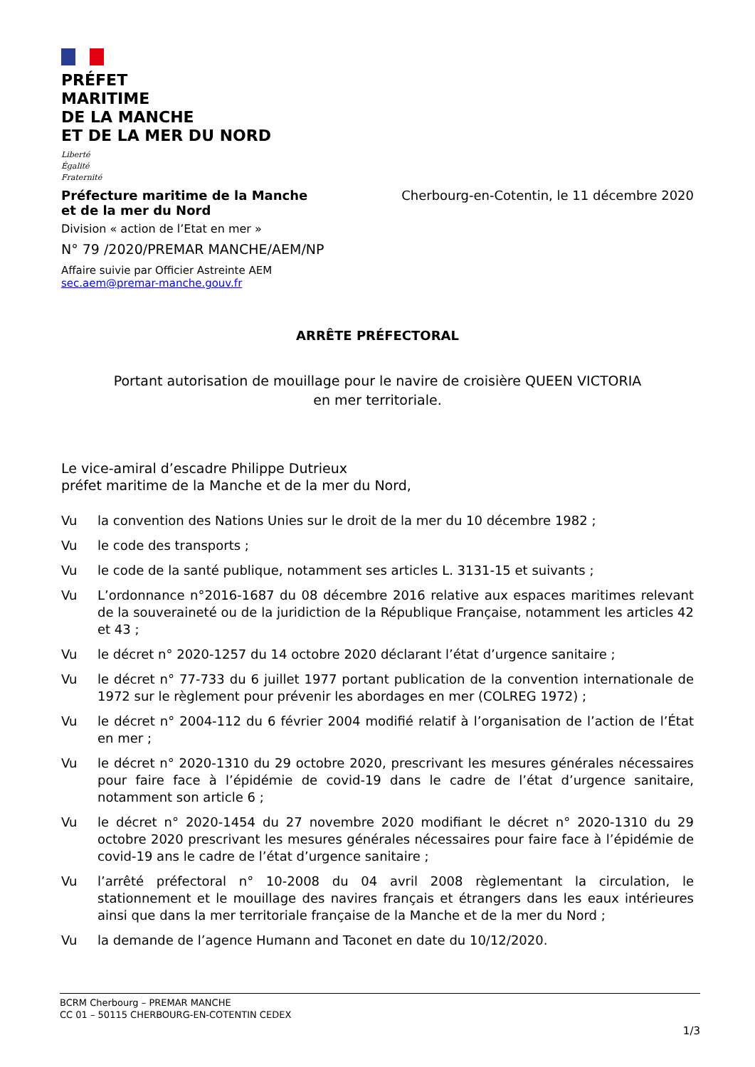PRÉFET
MARITIME
DE LA MANCHE
ET DE LA MER DU NORD
Liberté
Égalité
Fraternité
Préfecture maritime de la Manche
et de la mer du Nord
Cherbourg-en-Cotentin, le 11 décembre 2020
Division « action de l’Etat en mer »
N° 79 /2020/PREMAR MANCHE/AEM/NP
Affaire suivie par Officier Astreinte AEM
sec.aem@premar-manche.gouv.fr
ARRÊTE PRÉFECTORAL
Portant autorisation de mouillage pour le navire de croisière QUEEN VICTORIA
en mer territoriale.
Le vice-amiral d’escadre Philippe Dutrieux
préfet maritime de la Manche et de la mer du Nord,
Vu la convention des Nations Unies sur le droit de la mer du 10 décembre 1982 ;
Vu le code des transports ;
Vu le code de la santé publique, notamment ses articles L. 3131-15 et suivants ;
Vu L’ordonnance n°2016-1687 du 08 décembre 2016 relative aux espaces maritimes relevant de la souveraineté ou de la juridiction de la République Française, notamment les articles 42 et 43 ;
Vu le décret n° 2020-1257 du 14 octobre 2020 déclarant l’état d’urgence sanitaire ;
Vu le décret n° 77-733 du 6 juillet 1977 portant publication de la convention internationale de 1972 sur le règlement pour prévenir les abordages en mer (COLREG 1972) ;
Vu le décret n° 2004-112 du 6 février 2004 modifié relatif à l’organisation de l’action de l’État en mer ;
Vu le décret n° 2020-1310 du 29 octobre 2020, prescrivant les mesures générales nécessaires pour faire face à l’épidémie de covid-19 dans le cadre de l’état d’urgence sanitaire, notamment son article 6 ;
Vu le décret n° 2020-1454 du 27 novembre 2020 modifiant le décret n° 2020-1310 du 29 octobre 2020 prescrivant les mesures générales nécessaires pour faire face à l’épidémie de covid-19 ans le cadre de l’état d’urgence sanitaire ;
Vu l’arrêté préfectoral n° 10-2008 du 04 avril 2008 règlementant la circulation, le stationnement et le mouillage des navires français et étrangers dans les eaux intérieures ainsi que dans la mer territoriale française de la Manche et de la mer du Nord ;
Vu la demande de l’agence Humann and Taconet en date du 10/12/2020.
BCRM Cherbourg – PREMAR MANCHE
CC 01 – 50115 CHERBOURG-EN-COTENTIN CEDEX
1/3